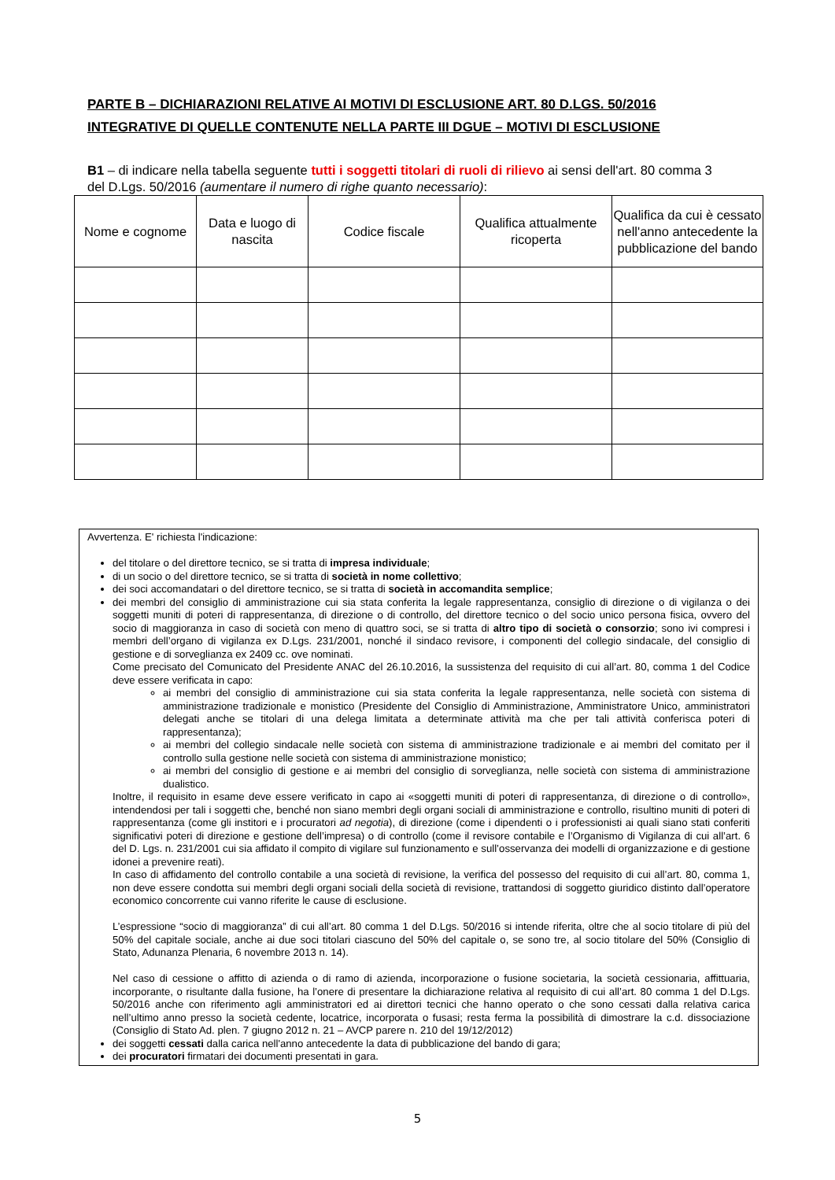PARTE B – DICHIARAZIONI RELATIVE AI MOTIVI DI ESCLUSIONE ART. 80 D.LGS. 50/2016
INTEGRATIVE DI QUELLE CONTENUTE NELLA PARTE III DGUE – MOTIVI DI ESCLUSIONE
B1 – di indicare nella tabella seguente tutti i soggetti titolari di ruoli di rilievo ai sensi dell'art. 80 comma 3 del D.Lgs. 50/2016 (aumentare il numero di righe quanto necessario):
| Nome e cognome | Data e luogo di nascita | Codice fiscale | Qualifica attualmente ricoperta | Qualifica da cui è cessato nell'anno antecedente la pubblicazione del bando |
| --- | --- | --- | --- | --- |
Avvertenza. E' richiesta l'indicazione:
del titolare o del direttore tecnico, se si tratta di impresa individuale;
di un socio o del direttore tecnico, se si tratta di società in nome collettivo;
dei soci accomandatari o del direttore tecnico, se si tratta di società in accomandita semplice;
dei membri del consiglio di amministrazione cui sia stata conferita la legale rappresentanza, consiglio di direzione o di vigilanza o dei soggetti muniti di poteri di rappresentanza, di direzione o di controllo, del direttore tecnico o del socio unico persona fisica, ovvero del socio di maggioranza in caso di società con meno di quattro soci, se si tratta di altro tipo di società o consorzio; sono ivi compresi i membri dell’organo di vigilanza ex D.Lgs. 231/2001, nonché il sindaco revisore, i componenti del collegio sindacale, del consiglio di gestione e di sorveglianza ex 2409 cc. ove nominati.
Come precisato del Comunicato del Presidente ANAC del 26.10.2016, la sussistenza del requisito di cui all’art. 80, comma 1 del Codice deve essere verificata in capo:
ai membri del consiglio di amministrazione cui sia stata conferita la legale rappresentanza, nelle società con sistema di amministrazione tradizionale e monistico (Presidente del Consiglio di Amministrazione, Amministratore Unico, amministratori delegati anche se titolari di una delega limitata a determinate attività ma che per tali attività conferisca poteri di rappresentanza);
ai membri del collegio sindacale nelle società con sistema di amministrazione tradizionale e ai membri del comitato per il controllo sulla gestione nelle società con sistema di amministrazione monistico;
ai membri del consiglio di gestione e ai membri del consiglio di sorveglianza, nelle società con sistema di amministrazione dualistico.
Inoltre, il requisito in esame deve essere verificato in capo ai «soggetti muniti di poteri di rappresentanza, di direzione o di controllo», intendendosi per tali i soggetti che, benché non siano membri degli organi sociali di amministrazione e controllo, risultino muniti di poteri di rappresentanza (come gli institori e i procuratori ad negotia), di direzione (come i dipendenti o i professionisti ai quali siano stati conferiti significativi poteri di direzione e gestione dell’impresa) o di controllo (come il revisore contabile e l’Organismo di Vigilanza di cui all’art. 6 del D. Lgs. n. 231/2001 cui sia affidato il compito di vigilare sul funzionamento e sull’osservanza dei modelli di organizzazione e di gestione idonei a prevenire reati).
In caso di affidamento del controllo contabile a una società di revisione, la verifica del possesso del requisito di cui all’art. 80, comma 1, non deve essere condotta sui membri degli organi sociali della società di revisione, trattandosi di soggetto giuridico distinto dall’operatore economico concorrente cui vanno riferite le cause di esclusione.
L’espressione “socio di maggioranza” di cui all’art. 80 comma 1 del D.Lgs. 50/2016 si intende riferita, oltre che al socio titolare di più del 50% del capitale sociale, anche ai due soci titolari ciascuno del 50% del capitale o, se sono tre, al socio titolare del 50% (Consiglio di Stato, Adunanza Plenaria, 6 novembre 2013 n. 14).
Nel caso di cessione o affitto di azienda o di ramo di azienda, incorporazione o fusione societaria, la società cessionaria, affittuaria, incorporante, o risultante dalla fusione, ha l’onere di presentare la dichiarazione relativa al requisito di cui all’art. 80 comma 1 del D.Lgs. 50/2016 anche con riferimento agli amministratori ed ai direttori tecnici che hanno operato o che sono cessati dalla relativa carica nell’ultimo anno presso la società cedente, locatrice, incorporata o fusasi; resta ferma la possibilità di dimostrare la c.d. dissociazione (Consiglio di Stato Ad. plen. 7 giugno 2012 n. 21 – AVCP parere n. 210 del 19/12/2012)
dei soggetti cessati dalla carica nell'anno antecedente la data di pubblicazione del bando di gara;
dei procuratori firmatari dei documenti presentati in gara.
5